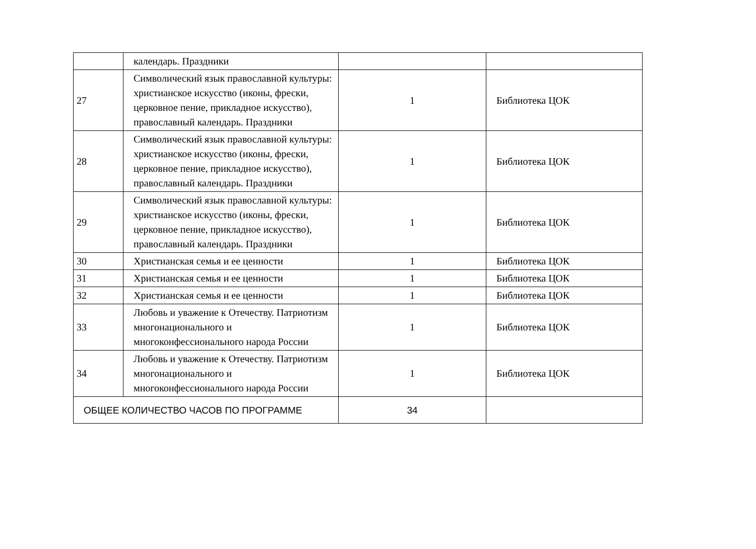| | календарь. Праздники | | |
| 27 | Символический язык православной культуры: христианское искусство (иконы, фрески, церковное пение, прикладное искусство), православный календарь. Праздники | 1 | Библиотека ЦОК |
| 28 | Символический язык православной культуры: христианское искусство (иконы, фрески, церковное пение, прикладное искусство), православный календарь. Праздники | 1 | Библиотека ЦОК |
| 29 | Символический язык православной культуры: христианское искусство (иконы, фрески, церковное пение, прикладное искусство), православный календарь. Праздники | 1 | Библиотека ЦОК |
| 30 | Христианская семья и ее ценности | 1 | Библиотека ЦОК |
| 31 | Христианская семья и ее ценности | 1 | Библиотека ЦОК |
| 32 | Христианская семья и ее ценности | 1 | Библиотека ЦОК |
| 33 | Любовь и уважение к Отечеству. Патриотизм многонационального и многоконфессионального народа России | 1 | Библиотека ЦОК |
| 34 | Любовь и уважение к Отечеству. Патриотизм многонационального и многоконфессионального народа России | 1 | Библиотека ЦОК |
| ОБЩЕЕ КОЛИЧЕСТВО ЧАСОВ ПО ПРОГРАММЕ | | 34 | |